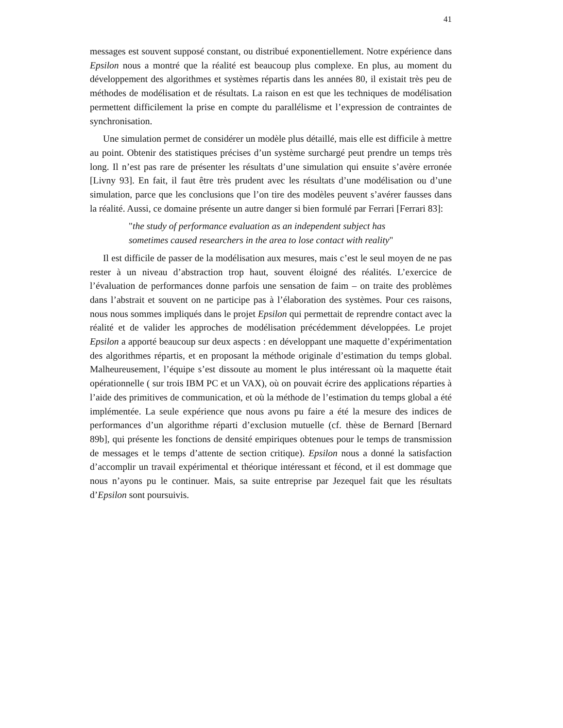41
messages est souvent supposé constant, ou distribué exponentiellement. Notre expérience dans Epsilon nous a montré que la réalité est beaucoup plus complexe. En plus, au moment du développement des algorithmes et systèmes répartis dans les années 80, il existait très peu de méthodes de modélisation et de résultats. La raison en est que les techniques de modélisation permettent difficilement la prise en compte du parallélisme et l’expression de contraintes de synchronisation.
Une simulation permet de considérer un modèle plus détaillé, mais elle est difficile à mettre au point. Obtenir des statistiques précises d’un système surchargé peut prendre un temps très long. Il n’est pas rare de présenter les résultats d’une simulation qui ensuite s’avère erronée [Livny 93]. En fait, il faut être très prudent avec les résultats d’une modélisation ou d’une simulation, parce que les conclusions que l’on tire des modèles peuvent s’avérer fausses dans la réalité. Aussi, ce domaine présente un autre danger si bien formulé par Ferrari [Ferrari 83]:
"the study of performance evaluation as an independent subject has sometimes caused researchers in the area to lose contact with reality"
Il est difficile de passer de la modélisation aux mesures, mais c’est le seul moyen de ne pas rester à un niveau d’abstraction trop haut, souvent éloigné des réalités. L’exercice de l’évaluation de performances donne parfois une sensation de faim – on traite des problèmes dans l’abstrait et souvent on ne participe pas à l’élaboration des systèmes. Pour ces raisons, nous nous sommes impliqués dans le projet Epsilon qui permettait de reprendre contact avec la réalité et de valider les approches de modélisation précédemment développées. Le projet Epsilon a apporté beaucoup sur deux aspects : en développant une maquette d’expérimentation des algorithmes répartis, et en proposant la méthode originale d’estimation du temps global. Malheureusement, l’équipe s’est dissoute au moment le plus intéressant où la maquette était opérationnelle ( sur trois IBM PC et un VAX), où on pouvait écrire des applications réparties à l’aide des primitives de communication, et où la méthode de l’estimation du temps global a été implémentée. La seule expérience que nous avons pu faire a été la mesure des indices de performances d’un algorithme réparti d’exclusion mutuelle (cf. thèse de Bernard [Bernard 89b], qui présente les fonctions de densité empiriques obtenues pour le temps de transmission de messages et le temps d’attente de section critique). Epsilon nous a donné la satisfaction d’accomplir un travail expérimental et théorique intéressant et fécond, et il est dommage que nous n’ayons pu le continuer. Mais, sa suite entreprise par Jezequel fait que les résultats d’Epsilon sont poursuivis.